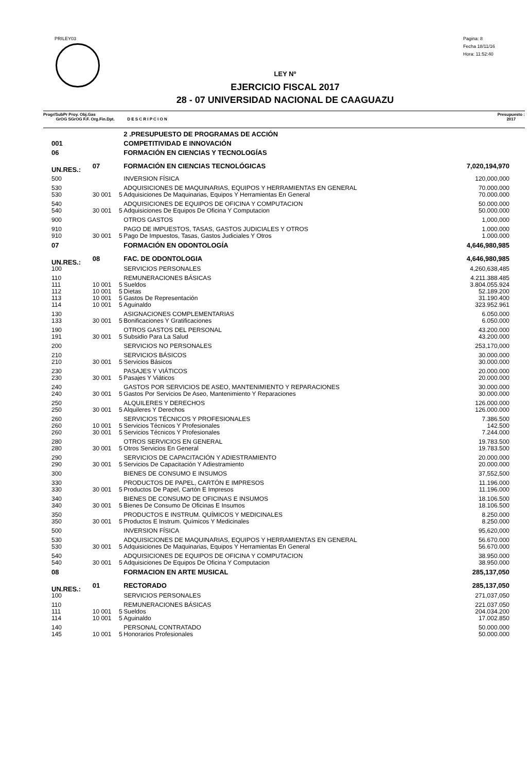PRILEY03
Pagina: 8
Fecha 18/11/16
Hora: 11:52:40
LEY Nº
EJERCICIO FISCAL 2017
28 - 07 UNIVERSIDAD NACIONAL DE CAAGUAZU
Progr/SubPr Proy. Obj.Gas
GrOG SGrOG F.F. Org.Fin.Dpt. D E S C R I P C I O N
Presupuesto :
2017
| | | | 2 .PRESUPUESTO DE PROGRAMAS DE ACCIÓN | |
| 001 | | | COMPETITIVIDAD E INNOVACIÓN | |
| 06 | | | FORMACIÓN EN CIENCIAS Y TECNOLOGÍAS | |
| UN.RES.: | 07 | | FORMACIÓN EN CIENCIAS TECNOLÓGICAS | 7,020,194,970 |
| 500 | | | INVERSION FÍSICA | 120,000,000 |
| 530 | | | ADQUISICIONES DE MAQUINARIAS, EQUIPOS Y HERRAMIENTAS EN GENERAL | 70.000.000 |
| 530 | 30 001 | 5 | Adquisiciones De Maquinarias, Equipos Y Herramientas En General | 70.000.000 |
| 540 | | | ADQUISICIONES DE EQUIPOS DE OFICINA Y COMPUTACION | 50.000.000 |
| 540 | 30 001 | 5 | Adquisiciones De Equipos De Oficina Y Computacion | 50.000.000 |
| 900 | | | OTROS GASTOS | 1,000,000 |
| 910 | | | PAGO DE IMPUESTOS, TASAS, GASTOS JUDICIALES Y OTROS | 1.000.000 |
| 910 | 30 001 | 5 | Pago De Impuestos, Tasas, Gastos Judiciales Y Otros | 1.000.000 |
| 07 | | | FORMACIÓN EN ODONTOLOGÍA | 4,646,980,985 |
| UN.RES.: | 08 | | FAC. DE ODONTOLOGIA | 4,646,980,985 |
| 100 | | | SERVICIOS PERSONALES | 4,260,638,485 |
| 110 | | | REMUNERACIONES BÁSICAS | 4.211.388.485 |
| 111 | 10 001 | 5 | Sueldos | 3.804.055.924 |
| 112 | 10 001 | 5 | Dietas | 52.189.200 |
| 113 | 10 001 | 5 | Gastos De Representación | 31.190.400 |
| 114 | 10 001 | 5 | Aguinaldo | 323.952.961 |
| 130 | | | ASIGNACIONES COMPLEMENTARIAS | 6.050.000 |
| 133 | 30 001 | 5 | Bonificaciones Y Gratificaciones | 6.050.000 |
| 190 | | | OTROS GASTOS DEL PERSONAL | 43.200.000 |
| 191 | 30 001 | 5 | Subsidio Para La Salud | 43.200.000 |
| 200 | | | SERVICIOS NO PERSONALES | 253,170,000 |
| 210 | | | SERVICIOS BÁSICOS | 30.000.000 |
| 210 | 30 001 | 5 | Servicios Básicos | 30.000.000 |
| 230 | | | PASAJES Y VIÁTICOS | 20.000.000 |
| 230 | 30 001 | 5 | Pasajes Y Viáticos | 20.000.000 |
| 240 | | | GASTOS POR SERVICIOS DE ASEO, MANTENIMIENTO Y REPARACIONES | 30.000.000 |
| 240 | 30 001 | 5 | Gastos Por Servicios De Aseo, Mantenimiento Y Reparaciones | 30.000.000 |
| 250 | | | ALQUILERES Y DERECHOS | 126.000.000 |
| 250 | 30 001 | 5 | Alquileres Y Derechos | 126.000.000 |
| 260 | | | SERVICIOS TÉCNICOS Y PROFESIONALES | 7.386.500 |
| 260 | 10 001 | 5 | Servicios Técnicos Y Profesionales | 142.500 |
| 260 | 30 001 | 5 | Servicios Técnicos Y Profesionales | 7.244.000 |
| 280 | | | OTROS SERVICIOS EN GENERAL | 19.783.500 |
| 280 | 30 001 | 5 | Otros Servicios En General | 19.783.500 |
| 290 | | | SERVICIOS DE CAPACITACIÓN Y ADIESTRAMIENTO | 20.000.000 |
| 290 | 30 001 | 5 | Servicios De Capacitación Y Adiestramiento | 20.000.000 |
| 300 | | | BIENES DE CONSUMO E INSUMOS | 37,552,500 |
| 330 | | | PRODUCTOS DE PAPEL, CARTÓN E IMPRESOS | 11.196.000 |
| 330 | 30 001 | 5 | Productos De Papel, Cartón E Impresos | 11.196.000 |
| 340 | | | BIENES DE CONSUMO DE OFICINAS E INSUMOS | 18.106.500 |
| 340 | 30 001 | 5 | Bienes De Consumo De Oficinas E Insumos | 18.106.500 |
| 350 | | | PRODUCTOS E INSTRUM. QUÍMICOS Y MEDICINALES | 8.250.000 |
| 350 | 30 001 | 5 | Productos E Instrum. Químicos Y Medicinales | 8.250.000 |
| 500 | | | INVERSION FÍSICA | 95,620,000 |
| 530 | | | ADQUISICIONES DE MAQUINARIAS, EQUIPOS Y HERRAMIENTAS EN GENERAL | 56.670.000 |
| 530 | 30 001 | 5 | Adquisiciones De Maquinarias, Equipos Y Herramientas En General | 56.670.000 |
| 540 | | | ADQUISICIONES DE EQUIPOS DE OFICINA Y COMPUTACION | 38.950.000 |
| 540 | 30 001 | 5 | Adquisiciones De Equipos De Oficina Y Computacion | 38.950.000 |
| 08 | | | FORMACION EN ARTE MUSICAL | 285,137,050 |
| UN.RES.: | 01 | | RECTORADO | 285,137,050 |
| 100 | | | SERVICIOS PERSONALES | 271,037,050 |
| 110 | | | REMUNERACIONES BÁSICAS | 221.037.050 |
| 111 | 10 001 | 5 | Sueldos | 204.034.200 |
| 114 | 10 001 | 5 | Aguinaldo | 17.002.850 |
| 140 | | | PERSONAL CONTRATADO | 50.000.000 |
| 145 | 10 001 | 5 | Honorarios Profesionales | 50.000.000 |